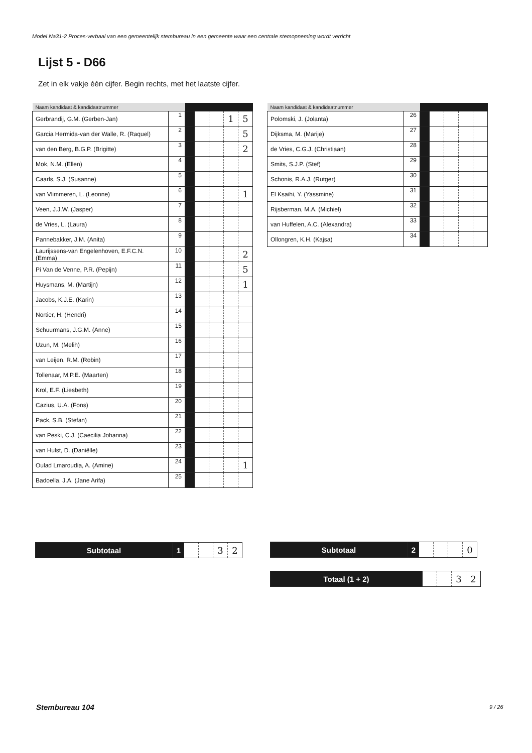Model Na31-2 Proces-verbaal van een gemeentelijk stembureau in een gemeente waar een centrale stemopneming wordt verricht
Lijst 5 - D66
Zet in elk vakje één cijfer. Begin rechts, met het laatste cijfer.
| Naam kandidaat & kandidaatnummer | | | | | | |
| --- | --- | --- | --- | --- | --- | --- |
| Gerbrandij, G.M. (Gerben-Jan) | 1 | | | | 1 | 5 |
| Garcia Hermida-van der Walle, R. (Raquel) | 2 | | | | | 5 |
| van den Berg, B.G.P. (Brigitte) | 3 | | | | | 2 |
| Mok, N.M. (Ellen) | 4 | | | | | |
| Caarls, S.J. (Susanne) | 5 | | | | | |
| van Vlimmeren, L. (Leonne) | 6 | | | | | 1 |
| Veen, J.J.W. (Jasper) | 7 | | | | | |
| de Vries, L. (Laura) | 8 | | | | | |
| Pannebakker, J.M. (Anita) | 9 | | | | | |
| Laurijssens-van Engelenhoven, E.F.C.N. (Emma) | 10 | | | | | 2 |
| Pi Van de Venne, P.R. (Pepijn) | 11 | | | | | 5 |
| Huysmans, M. (Martijn) | 12 | | | | | 1 |
| Jacobs, K.J.E. (Karin) | 13 | | | | | |
| Nortier, H. (Hendri) | 14 | | | | | |
| Schuurmans, J.G.M. (Anne) | 15 | | | | | |
| Uzun, M. (Melih) | 16 | | | | | |
| van Leijen, R.M. (Robin) | 17 | | | | | |
| Tollenaar, M.P.E. (Maarten) | 18 | | | | | |
| Krol, E.F. (Liesbeth) | 19 | | | | | |
| Cazius, U.A. (Fons) | 20 | | | | | |
| Pack, S.B. (Stefan) | 21 | | | | | |
| van Peski, C.J. (Caecilia Johanna) | 22 | | | | | |
| van Hulst, D. (Daniëlle) | 23 | | | | | |
| Oulad Lmaroudia, A. (Amine) | 24 | | | | | 1 |
| Badoella, J.A. (Jane Arifa) | 25 | | | | | |
| Naam kandidaat & kandidaatnummer | | | | | | |
| --- | --- | --- | --- | --- | --- | --- |
| Polomski, J. (Jolanta) | 26 | | | | | |
| Dijksma, M. (Marije) | 27 | | | | | |
| de Vries, C.G.J. (Christiaan) | 28 | | | | | |
| Smits, S.J.P. (Stef) | 29 | | | | | |
| Schonis, R.A.J. (Rutger) | 30 | | | | | |
| El Ksaihi, Y. (Yassmine) | 31 | | | | | |
| Rijsberman, M.A. (Michiel) | 32 | | | | | |
| van Huffelen, A.C. (Alexandra) | 33 | | | | | |
| Ollongren, K.H. (Kajsa) | 34 | | | | | |
| Subtotaal | 1 | | | 3 | 2 |
| Subtotaal | 2 | | | | 0 |
| Totaal (1 + 2) | | | 3 | 2 |
Stembureau 104 9 / 26